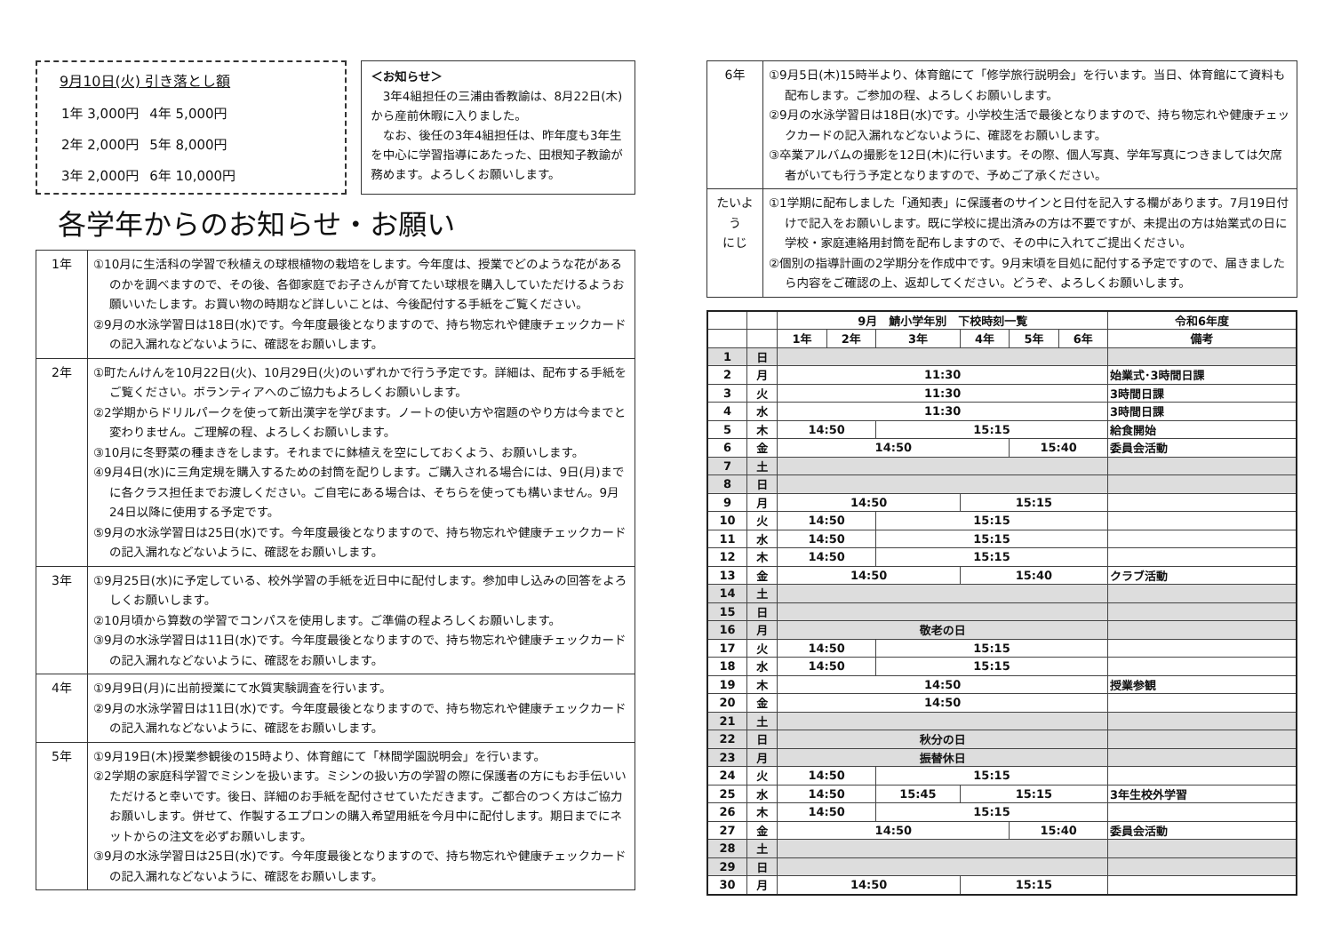9月10日(火) 引き落とし額
| 1年 3,000円 | 4年 5,000円 |
| 2年 2,000円 | 5年 8,000円 |
| 3年 2,000円 | 6年 10,000円 |
＜お知らせ＞
　3年4組担任の三浦由香教諭は、8月22日(木)から産前休暇に入りました。
　なお、後任の3年4組担任は、昨年度も3年生を中心に学習指導にあたった、田根知子教諭が務めます。よろしくお願いします。
各学年からのお知らせ・お願い
| 1年 | ①10月に生活科の学習で秋植えの球根植物の栽培をします。今年度は、授業でどのような花があるのかを調べますので、その後、各御家庭でお子さんが育てたい球根を購入していただけるようお願いいたします。お買い物の時期など詳しいことは、今後配付する手紙をご覧ください。 ②9月の水泳学習日は18日(水)です。今年度最後となりますので、持ち物忘れや健康チェックカードの記入漏れなどないように、確認をお願いします。 |
| 2年 | ①町たんけんを10月22日(火)、10月29日(火)のいずれかで行う予定です。詳細は、配布する手紙をご覧ください。ボランティアへのご協力もよろしくお願いします。 ②2学期からドリルパークを使って新出漢字を学びます。ノートの使い方や宿題のやり方は今までと変わりません。ご理解の程、よろしくお願いします。 ③10月に冬野菜の種まきをします。それまでに鉢植えを空にしておくよう、お願いします。 ④9月4日(水)に三角定規を購入するための封筒を配りします。ご購入される場合には、9日(月)までに各クラス担任までお渡しください。ご自宅にある場合は、そちらを使っても構いません。9月24日以降に使用する予定です。 ⑤9月の水泳学習日は25日(水)です。今年度最後となりますので、持ち物忘れや健康チェックカードの記入漏れなどないように、確認をお願いします。 |
| 3年 | ①9月25日(水)に予定している、校外学習の手紙を近日中に配付します。参加申し込みの回答をよろしくお願いします。 ②10月頃から算数の学習でコンパスを使用します。ご準備の程よろしくお願いします。 ③9月の水泳学習日は11日(水)です。今年度最後となりますので、持ち物忘れや健康チェックカードの記入漏れなどないように、確認をお願いします。 |
| 4年 | ①9月9日(月)に出前授業にて水質実験調査を行います。 ②9月の水泳学習日は11日(水)です。今年度最後となりますので、持ち物忘れや健康チェックカードの記入漏れなどないように、確認をお願いします。 |
| 5年 | ①9月19日(木)授業参観後の15時より、体育館にて「林間学園説明会」を行います。 ②2学期の家庭科学習でミシンを扱います。ミシンの扱い方の学習の際に保護者の方にもお手伝いいただけると幸いです。後日、詳細のお手紙を配付させていただきます。ご都合のつく方はご協力お願いします。併せて、作製するエプロンの購入希望用紙を今月中に配付します。期日までにネットからの注文を必ずお願いします。 ③9月の水泳学習日は25日(水)です。今年度最後となりますので、持ち物忘れや健康チェックカードの記入漏れなどないように、確認をお願いします。 |
| 6年 | ①9月5日(木)15時半より、体育館にて「修学旅行説明会」を行います。当日、体育館にて資料も配布します。ご参加の程、よろしくお願いします。 ②9月の水泳学習日は18日(水)です。小学校生活で最後となりますので、持ち物忘れや健康チェックカードの記入漏れなどないように、確認をお願いします。 ③卒業アルバムの撮影を12日(木)に行います。その際、個人写真、学年写真につきましては欠席者がいても行う予定となりますので、予めご了承ください。 |
| たいよう にじ | ①1学期に配布しました「通知表」に保護者のサインと日付を記入する欄があります。7月19日付けで記入をお願いします。既に学校に提出済みの方は不要ですが、未提出の方は始業式の日に学校・家庭連絡用封筒を配布しますので、その中に入れてご提出ください。 ②個別の指導計画の2学期分を作成中です。9月末頃を目処に配付する予定ですので、届きましたら内容をご確認の上、返却してください。どうぞ、よろしくお願いします。 |
| | | 9月 鯖小学年別 下校時刻一覧 | | | | | | 令和6年度 |
| --- | --- | --- | --- | --- | --- | --- | --- | --- |
| | | 1年 | 2年 | 3年 | 4年 | 5年 | 6年 | 備考 |
| 1 | 日 | | | | | | | |
| 2 | 月 | 11:30 | | | | | | 始業式･3時間日課 |
| 3 | 火 | 11:30 | | | | | | 3時間日課 |
| 4 | 水 | 11:30 | | | | | | 3時間日課 |
| 5 | 木 | 14:50 | | 15:15 | | | | 給食開始 |
| 6 | 金 | 14:50 | | | | 15:40 | | 委員会活動 |
| 7 | 土 | | | | | | | |
| 8 | 日 | | | | | | | |
| 9 | 月 | 14:50 | | | 15:15 | | | |
| 10 | 火 | 14:50 | | 15:15 | | | | |
| 11 | 水 | 14:50 | | 15:15 | | | | |
| 12 | 木 | 14:50 | | 15:15 | | | | |
| 13 | 金 | 14:50 | | | 15:40 | | | クラブ活動 |
| 14 | 土 | | | | | | | |
| 15 | 日 | | | | | | | |
| 16 | 月 | 敬老の日 | | | | | | |
| 17 | 火 | 14:50 | | 15:15 | | | | |
| 18 | 水 | 14:50 | | 15:15 | | | | |
| 19 | 木 | 14:50 | | | | | | 授業参観 |
| 20 | 金 | 14:50 | | | | | | |
| 21 | 土 | | | | | | | |
| 22 | 日 | 秋分の日 | | | | | | |
| 23 | 月 | 振替休日 | | | | | | |
| 24 | 火 | 14:50 | | 15:15 | | | | |
| 25 | 水 | 14:50 | | 15:45 | 15:15 | | | 3年生校外学習 |
| 26 | 木 | 14:50 | | 15:15 | | | | |
| 27 | 金 | 14:50 | | | | 15:40 | | 委員会活動 |
| 28 | 土 | | | | | | | |
| 29 | 日 | | | | | | | |
| 30 | 月 | 14:50 | | | 15:15 | | | |